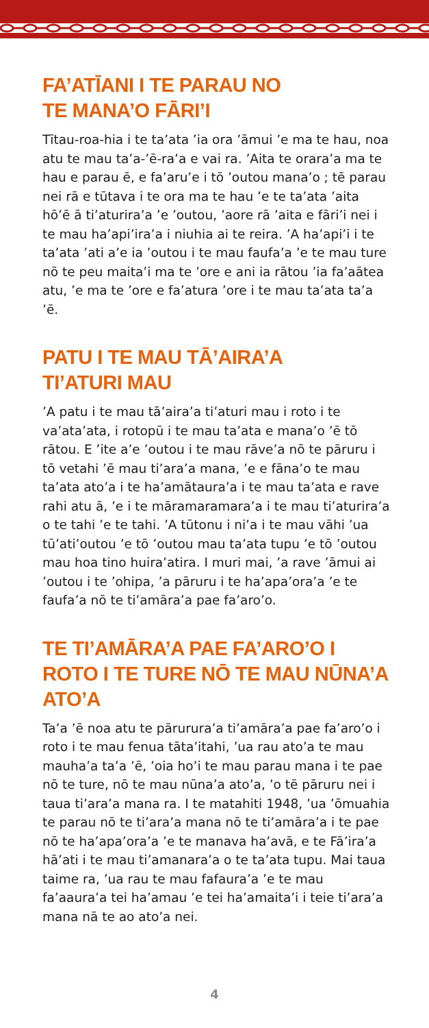FA’ATĪANI I TE PARAU NO
TE MANA’O FĀRI’I
Tītau-roa-hia i te ta’ata ’ia ora ’āmui ’e ma te hau, noa atu te mau ta’a-’ē-ra’a e vai ra. ’Aita te orara’a ma te hau e parau ē, e fa’aru’e i tō ’outou mana’o ; tē parau nei rā e tūtava i te ora ma te hau ’e te ta’ata ’aita hō’ē ā ti’aturira’a ’e ’outou, ’aore rā ’aita e fāri’i nei i te mau ha’api’ira’a i niuhia ai te reira. ’A ha’api’i i te ta’ata ’ati a’e ia ’outou i te mau faufa’a ’e te mau ture nō te peu maita’i ma te ’ore e ani ia rātou ’ia fa’aātea atu, ’e ma te ’ore e fa’atura ’ore i te mau ta’ata ta’a ’ē.
PATU I TE MAU TĀ’AIRA’A
TI’ATURI MAU
’A patu i te mau tā’aira’a ti’aturi mau i roto i te va’ata’ata, i rotopū i te mau ta’ata e mana’o ’ē tō rātou. E ’ite a’e ’outou i te mau rāve’a nō te pāruru i tō vetahi ’ē mau ti’ara’a mana, ’e e fāna’o te mau ta’ata ato’a i te ha’amātaura’a i te mau ta’ata e rave rahi atu ā, ’e i te māramaramara’a i te mau ti’aturira’a o te tahi ’e te tahi. ’A tūtonu i ni’a i te mau vāhi ’ua tū’ati’outou ’e tō ’outou mau ta’ata tupu ’e tō ’outou mau hoa tino huira’atira. I muri mai, ’a rave ’āmui ai ’outou i te ’ohipa, ’a pāruru i te ha’apa’ora’a ’e te faufa’a nō te ti’amāra’a pae fa’aro’o.
TE TI’AMĀRA’A PAE FA’ARO’O I ROTO I TE TURE NŌ TE MAU NŪNA’A ATO’A
Ta’a ’ē noa atu te pārurura’a ti’amāra’a pae fa’aro’o i roto i te mau fenua tāta’itahi, ’ua rau ato’a te mau mauha’a ta’a ’ē, ’oia ho’i te mau parau mana i te pae nō te ture, nō te mau nūna’a ato’a, ’o tē pāruru nei i taua ti’ara’a mana ra. I te matahiti 1948, ’ua ’ōmuahia te parau nō te ti’ara’a mana nō te ti’amāra’a i te pae nō te ha’apa’ora’a ’e te manava ha’avā, e te Fā’ira’a hā’ati i te mau ti’amanara’a o te ta’ata tupu. Mai taua taime ra, ’ua rau te mau fafaura’a ’e te mau fa’aaura’a tei ha’amau ’e tei ha’amaita’i i teie ti’ara’a mana nā te ao ato’a nei.
4